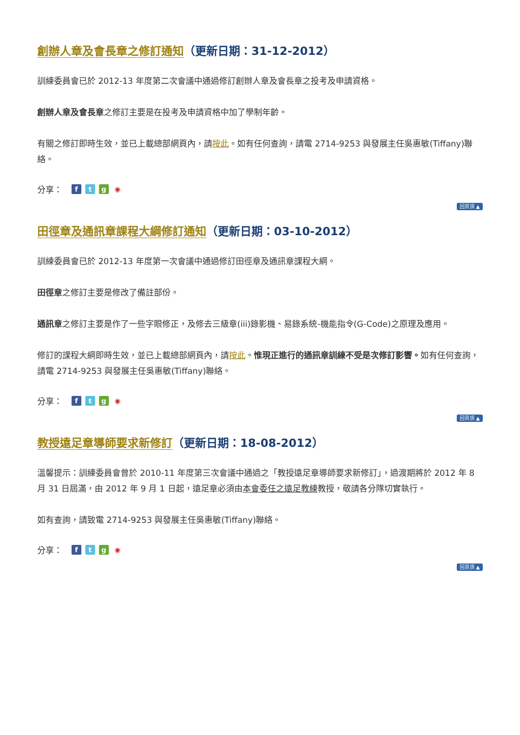創辦人章及會長章之修訂通知（更新日期：31-12-2012）
訓練委員會已於 2012-13 年度第二次會議中通過修訂創辦人章及會長章之投考及申請資格。
創辦人章及會長章之修訂主要是在投考及申請資格中加了學制年齡。
有關之修訂即時生效，並已上載總部網頁內，請按此。如有任何查詢，請電 2714-9253 與發展主任吳惠敏(Tiffany)聯絡。
分享： ftg ◉
回頁頂 ▲
田徑章及通訊章課程大綱修訂通知（更新日期：03-10-2012）
訓練委員會已於 2012-13 年度第一次會議中通過修訂田徑章及通訊章課程大綱。
田徑章之修訂主要是修改了備註部份。
通訊章之修訂主要是作了一些字眼修正，及修去三級章(iii)錄影機、易錄系統-機能指令(G-Code)之原理及應用。
修訂的課程大綱即時生效，並已上載總部網頁內，請按此。惟現正進行的通訊章訓練不受是次修訂影響。如有任何查詢，請電 2714-9253 與發展主任吳惠敏(Tiffany)聯絡。
分享： ftg ◉
回頁頂 ▲
教授遠足章導師要求新修訂（更新日期：18-08-2012）
溫馨提示：訓練委員會曾於 2010-11 年度第三次會議中通過之「教授遠足章導師要求新修訂」，過渡期將於 2012 年 8 月 31 日屆滿，由 2012 年 9 月 1 日起，遠足章必須由本會委任之遠足教練教授，敬請各分隊切實執行。
如有查詢，請致電 2714-9253 與發展主任吳惠敏(Tiffany)聯絡。
分享： ftg ◉
回頁頂 ▲